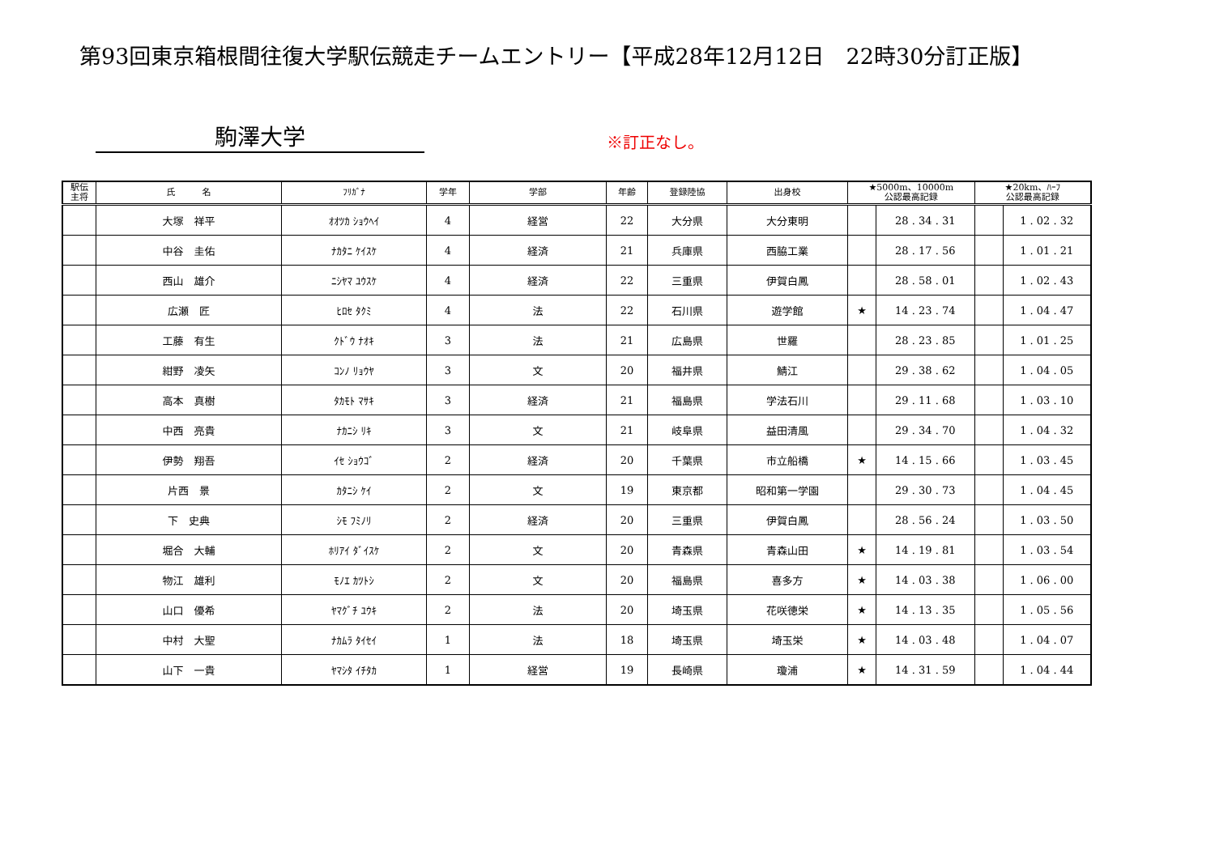第93回東京箱根間往復大学駅伝競走チームエントリー【平成28年12月12日　22時30分訂正版】
駒澤大学
※訂正なし。
| 駅伝 主将 | 氏 名 | ﾌﾘｶﾞﾅ | 学年 | 学部 | 年齢 | 登録陸協 | 出身校 | ★5000m、10000m 公認最高記録 | | ★20km、ﾊｰﾌ 公認最高記録 | |
| --- | --- | --- | --- | --- | --- | --- | --- | --- | --- | --- | --- |
| | 大塚 祥平 | ｵｵﾂｶ ｼｮｳﾍｲ | 4 | 経営 | 22 | 大分県 | 大分東明 | | 28 . 34 . 31 | | 1 . 02 . 32 |
| | 中谷 圭佑 | ﾅｶﾀﾆ ｹｲｽｹ | 4 | 経済 | 21 | 兵庫県 | 西脇工業 | | 28 . 17 . 56 | | 1 . 01 . 21 |
| | 西山 雄介 | ﾆｼﾔﾏ ﾕｳｽｹ | 4 | 経済 | 22 | 三重県 | 伊賀白鳳 | | 28 . 58 . 01 | | 1 . 02 . 43 |
| | 広瀬 匠 | ﾋﾛｾ ﾀｸﾐ | 4 | 法 | 22 | 石川県 | 遊学館 | ★ | 14 . 23 . 74 | | 1 . 04 . 47 |
| | 工藤 有生 | ｸﾄﾞｳ ﾅｵｷ | 3 | 法 | 21 | 広島県 | 世羅 | | 28 . 23 . 85 | | 1 . 01 . 25 |
| | 紺野 凌矢 | ｺﾝﾉ ﾘｮｳﾔ | 3 | 文 | 20 | 福井県 | 鯖江 | | 29 . 38 . 62 | | 1 . 04 . 05 |
| | 高本 真樹 | ﾀｶﾓﾄ ﾏｻｷ | 3 | 経済 | 21 | 福島県 | 学法石川 | | 29 . 11 . 68 | | 1 . 03 . 10 |
| | 中西 亮貴 | ﾅｶﾆｼ ﾘｷ | 3 | 文 | 21 | 岐阜県 | 益田清風 | | 29 . 34 . 70 | | 1 . 04 . 32 |
| | 伊勢 翔吾 | ｲｾ ｼｮｳｺﾞ | 2 | 経済 | 20 | 千葉県 | 市立船橋 | ★ | 14 . 15 . 66 | | 1 . 03 . 45 |
| | 片西 景 | ｶﾀﾆｼ ｹｲ | 2 | 文 | 19 | 東京都 | 昭和第一学園 | | 29 . 30 . 73 | | 1 . 04 . 45 |
| | 下 史典 | ｼﾓ ﾌﾐﾉﾘ | 2 | 経済 | 20 | 三重県 | 伊賀白鳳 | | 28 . 56 . 24 | | 1 . 03 . 50 |
| | 堀合 大輔 | ﾎﾘｱｲ ﾀﾞｲｽｹ | 2 | 文 | 20 | 青森県 | 青森山田 | ★ | 14 . 19 . 81 | | 1 . 03 . 54 |
| | 物江 雄利 | ﾓﾉｴ ｶﾂﾄｼ | 2 | 文 | 20 | 福島県 | 喜多方 | ★ | 14 . 03 . 38 | | 1 . 06 . 00 |
| | 山口 優希 | ﾔﾏｸﾞﾁ ﾕｳｷ | 2 | 法 | 20 | 埼玉県 | 花咲徳栄 | ★ | 14 . 13 . 35 | | 1 . 05 . 56 |
| | 中村 大聖 | ﾅｶﾑﾗ ﾀｲｾｲ | 1 | 法 | 18 | 埼玉県 | 埼玉栄 | ★ | 14 . 03 . 48 | | 1 . 04 . 07 |
| | 山下 一貴 | ﾔﾏｼﾀ ｲﾁﾀｶ | 1 | 経営 | 19 | 長崎県 | 瓊浦 | ★ | 14 . 31 . 59 | | 1 . 04 . 44 |